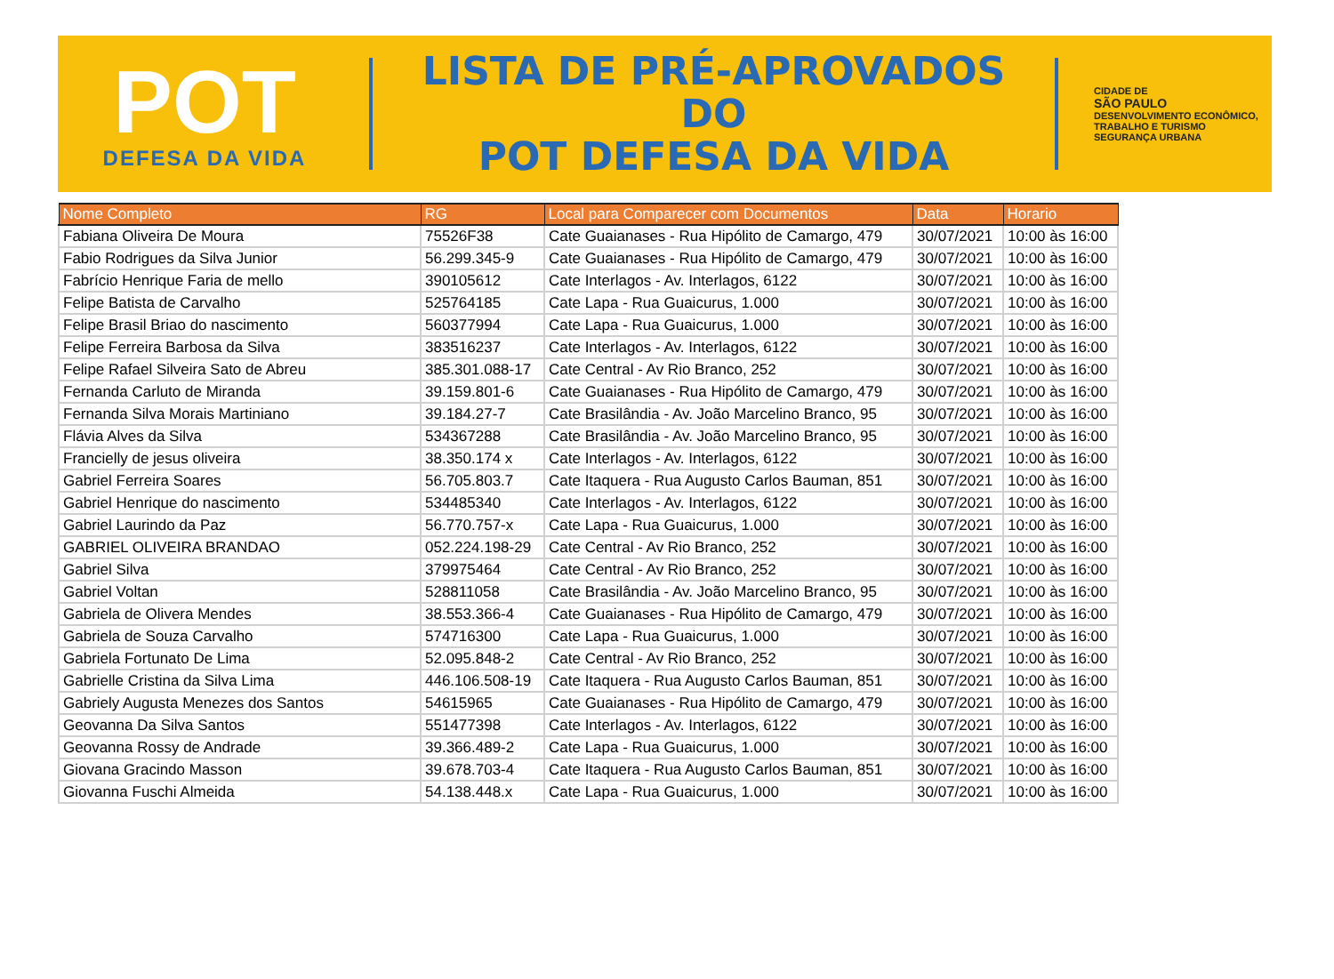POT
DEFESA DA VIDA
LISTA DE PRÉ-APROVADOS DO
POT DEFESA DA VIDA
CIDADE DE
SÃO PAULO
DESENVOLVIMENTO ECONÔMICO, TRABALHO E TURISMO
SEGURANÇA URBANA
| Nome Completo | RG | Local para Comparecer com Documentos | Data | Horario |
| --- | --- | --- | --- | --- |
| Fabiana Oliveira De Moura | 75526F38 | Cate Guaianases - Rua Hipólito de Camargo, 479 | 30/07/2021 | 10:00 às 16:00 |
| Fabio Rodrigues da Silva Junior | 56.299.345-9 | Cate Guaianases - Rua Hipólito de Camargo, 479 | 30/07/2021 | 10:00 às 16:00 |
| Fabrício Henrique Faria de mello | 390105612 | Cate Interlagos - Av. Interlagos, 6122 | 30/07/2021 | 10:00 às 16:00 |
| Felipe Batista de Carvalho | 525764185 | Cate Lapa - Rua Guaicurus, 1.000 | 30/07/2021 | 10:00 às 16:00 |
| Felipe Brasil Briao do nascimento | 560377994 | Cate Lapa - Rua Guaicurus, 1.000 | 30/07/2021 | 10:00 às 16:00 |
| Felipe Ferreira Barbosa da Silva | 383516237 | Cate Interlagos - Av. Interlagos, 6122 | 30/07/2021 | 10:00 às 16:00 |
| Felipe Rafael Silveira Sato de Abreu | 385.301.088-17 | Cate Central - Av Rio Branco, 252 | 30/07/2021 | 10:00 às 16:00 |
| Fernanda Carluto de Miranda | 39.159.801-6 | Cate Guaianases - Rua Hipólito de Camargo, 479 | 30/07/2021 | 10:00 às 16:00 |
| Fernanda Silva Morais Martiniano | 39.184.27-7 | Cate Brasilândia - Av. João Marcelino Branco, 95 | 30/07/2021 | 10:00 às 16:00 |
| Flávia Alves da Silva | 534367288 | Cate Brasilândia - Av. João Marcelino Branco, 95 | 30/07/2021 | 10:00 às 16:00 |
| Francielly de jesus oliveira | 38.350.174 x | Cate Interlagos - Av. Interlagos, 6122 | 30/07/2021 | 10:00 às 16:00 |
| Gabriel Ferreira Soares | 56.705.803.7 | Cate Itaquera - Rua Augusto Carlos Bauman, 851 | 30/07/2021 | 10:00 às 16:00 |
| Gabriel Henrique do nascimento | 534485340 | Cate Interlagos - Av. Interlagos, 6122 | 30/07/2021 | 10:00 às 16:00 |
| Gabriel Laurindo da Paz | 56.770.757-x | Cate Lapa - Rua Guaicurus, 1.000 | 30/07/2021 | 10:00 às 16:00 |
| GABRIEL OLIVEIRA BRANDAO | 052.224.198-29 | Cate Central - Av Rio Branco, 252 | 30/07/2021 | 10:00 às 16:00 |
| Gabriel Silva | 379975464 | Cate Central - Av Rio Branco, 252 | 30/07/2021 | 10:00 às 16:00 |
| Gabriel Voltan | 528811058 | Cate Brasilândia - Av. João Marcelino Branco, 95 | 30/07/2021 | 10:00 às 16:00 |
| Gabriela de Olivera Mendes | 38.553.366-4 | Cate Guaianases - Rua Hipólito de Camargo, 479 | 30/07/2021 | 10:00 às 16:00 |
| Gabriela de Souza Carvalho | 574716300 | Cate Lapa - Rua Guaicurus, 1.000 | 30/07/2021 | 10:00 às 16:00 |
| Gabriela Fortunato De Lima | 52.095.848-2 | Cate Central - Av Rio Branco, 252 | 30/07/2021 | 10:00 às 16:00 |
| Gabrielle Cristina da Silva Lima | 446.106.508-19 | Cate Itaquera - Rua Augusto Carlos Bauman, 851 | 30/07/2021 | 10:00 às 16:00 |
| Gabriely Augusta Menezes dos Santos | 54615965 | Cate Guaianases - Rua Hipólito de Camargo, 479 | 30/07/2021 | 10:00 às 16:00 |
| Geovanna Da Silva Santos | 551477398 | Cate Interlagos - Av. Interlagos, 6122 | 30/07/2021 | 10:00 às 16:00 |
| Geovanna Rossy de Andrade | 39.366.489-2 | Cate Lapa - Rua Guaicurus, 1.000 | 30/07/2021 | 10:00 às 16:00 |
| Giovana Gracindo Masson | 39.678.703-4 | Cate Itaquera - Rua Augusto Carlos Bauman, 851 | 30/07/2021 | 10:00 às 16:00 |
| Giovanna Fuschi Almeida | 54.138.448.x | Cate Lapa - Rua Guaicurus, 1.000 | 30/07/2021 | 10:00 às 16:00 |